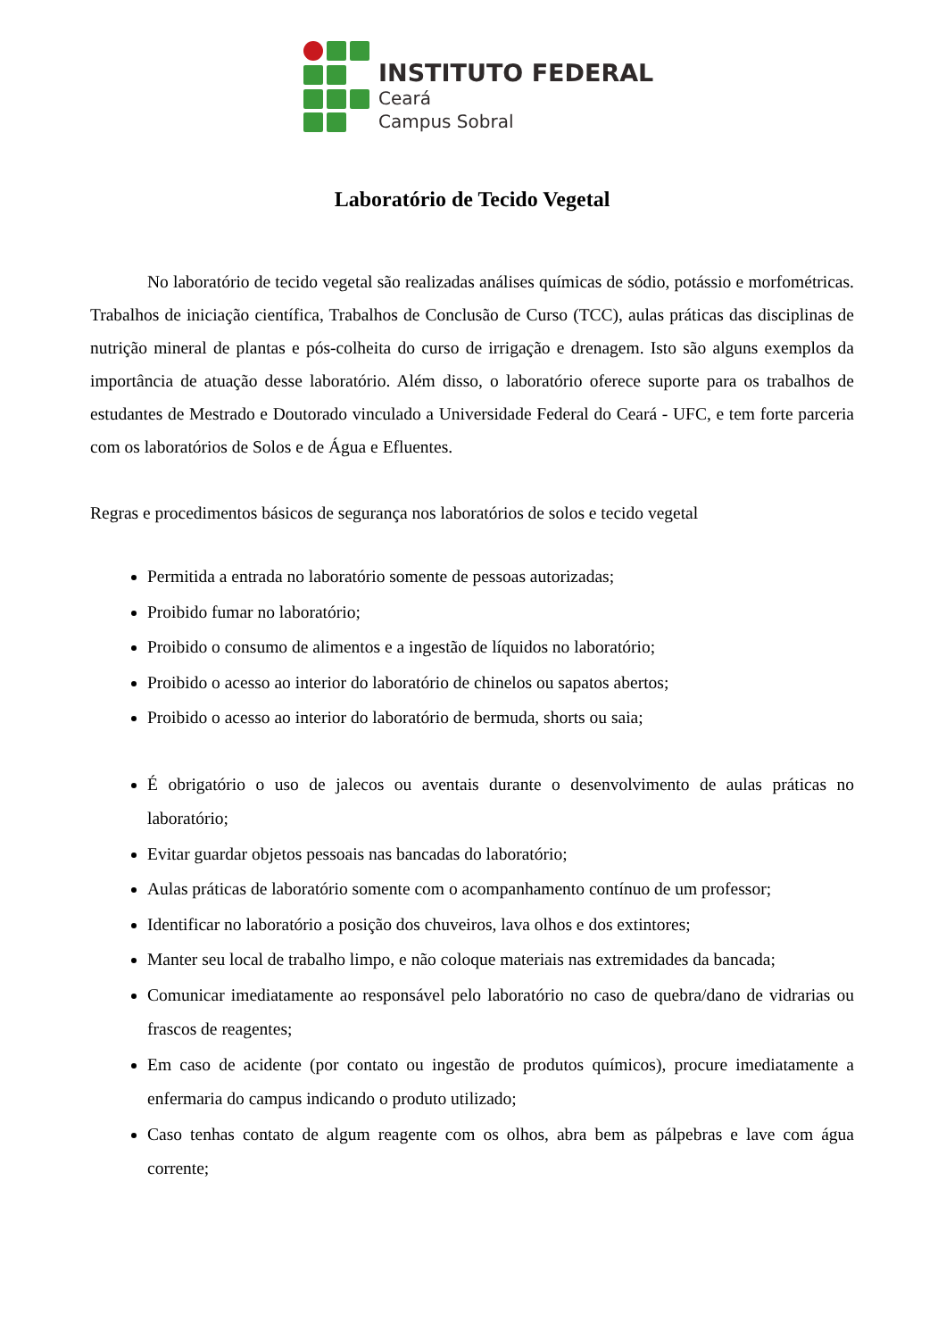INSTITUTO FEDERAL
Ceará
Campus Sobral
Laboratório de Tecido Vegetal
No laboratório de tecido vegetal são realizadas análises químicas de sódio, potássio e morfométricas. Trabalhos de iniciação científica, Trabalhos de Conclusão de Curso (TCC), aulas práticas das disciplinas de nutrição mineral de plantas e pós-colheita do curso de irrigação e drenagem. Isto são alguns exemplos da importância de atuação desse laboratório. Além disso, o laboratório oferece suporte para os trabalhos de estudantes de Mestrado e Doutorado vinculado a Universidade Federal do Ceará - UFC, e tem forte parceria com os laboratórios de Solos e de Água e Efluentes.
Regras e procedimentos básicos de segurança nos laboratórios de solos e tecido vegetal
Permitida a entrada no laboratório somente de pessoas autorizadas;
Proibido fumar no laboratório;
Proibido o consumo de alimentos e a ingestão de líquidos no laboratório;
Proibido o acesso ao interior do laboratório de chinelos ou sapatos abertos;
Proibido o acesso ao interior do laboratório de bermuda, shorts ou saia;
É obrigatório o uso de jalecos ou aventais durante o desenvolvimento de aulas práticas no laboratório;
Evitar guardar objetos pessoais nas bancadas do laboratório;
Aulas práticas de laboratório somente com o acompanhamento contínuo de um professor;
Identificar no laboratório a posição dos chuveiros, lava olhos e dos extintores;
Manter seu local de trabalho limpo, e não coloque materiais nas extremidades da bancada;
Comunicar imediatamente ao responsável pelo laboratório no caso de quebra/dano de vidrarias ou frascos de reagentes;
Em caso de acidente (por contato ou ingestão de produtos químicos), procure imediatamente a enfermaria do campus indicando o produto utilizado;
Caso tenhas contato de algum reagente com os olhos, abra bem as pálpebras e lave com água corrente;